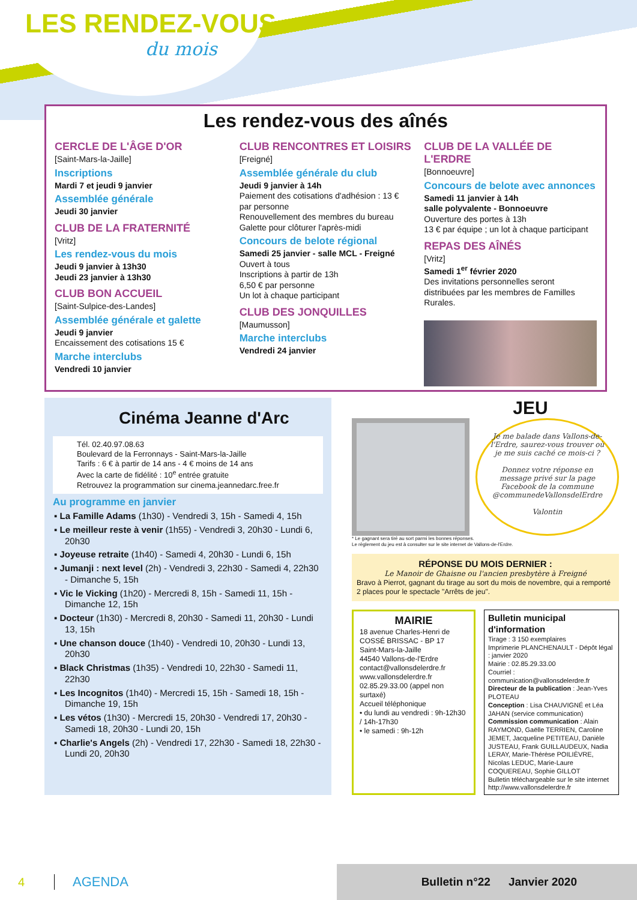LES RENDEZ-VOUS
du mois
Les rendez-vous des aînés
CERCLE DE L'ÂGE D'OR
[Saint-Mars-la-Jaille]
Inscriptions
Mardi 7 et jeudi 9 janvier
Assemblée générale
Jeudi 30 janvier
CLUB DE LA FRATERNITÉ
[Vritz]
Les rendez-vous du mois
Jeudi 9 janvier à 13h30
Jeudi 23 janvier à 13h30
CLUB BON ACCUEIL
[Saint-Sulpice-des-Landes]
Assemblée générale et galette
Jeudi 9 janvier
Encaissement des cotisations 15 €
Marche interclubs
Vendredi 10 janvier
CLUB RENCONTRES ET LOISIRS
[Freigné]
Assemblée générale du club
Jeudi 9 janvier à 14h
Paiement des cotisations d'adhésion : 13 € par personne
Renouvellement des membres du bureau
Galette pour clôturer l'après-midi
Concours de belote régional
Samedi 25 janvier - salle MCL - Freigné
Ouvert à tous
Inscriptions à partir de 13h
6,50 € par personne
Un lot à chaque participant
CLUB DES JONQUILLES
[Maumusson]
Marche interclubs
Vendredi 24 janvier
CLUB DE LA VALLÉE DE L'ERDRE
[Bonnoeuvre]
Concours de belote avec annonces
Samedi 11 janvier à 14h
salle polyvalente - Bonnoeuvre
Ouverture des portes à 13h
13 € par équipe ; un lot à chaque participant
REPAS DES AÎNÉS
[Vritz]
Samedi 1<sup>er</sup> février 2020
Des invitations personnelles seront distribuées par les membres de Familles Rurales.
Cinéma Jeanne d'Arc
Tél. 02.40.97.08.63
Boulevard de la Ferronnays - Saint-Mars-la-Jaille
Tarifs : 6 € à partir de 14 ans - 4 € moins de 14 ans
Avec la carte de fidélité : 10<sup>e</sup> entrée gratuite
Retrouvez la programmation sur cinema.jeannedarc.free.fr
Au programme en janvier
▪ La Famille Adams (1h30) - Vendredi 3, 15h - Samedi 4, 15h
▪ Le meilleur reste à venir (1h55) - Vendredi 3, 20h30 - Lundi 6, 20h30
▪ Joyeuse retraite (1h40) - Samedi 4, 20h30 - Lundi 6, 15h
▪ Jumanji : next level (2h) - Vendredi 3, 22h30 - Samedi 4, 22h30 - Dimanche 5, 15h
▪ Vic le Vicking (1h20) - Mercredi 8, 15h - Samedi 11, 15h - Dimanche 12, 15h
▪ Docteur (1h30) - Mercredi 8, 20h30 - Samedi 11, 20h30 - Lundi 13, 15h
▪ Une chanson douce (1h40) - Vendredi 10, 20h30 - Lundi 13, 20h30
▪ Black Christmas (1h35) - Vendredi 10, 22h30 - Samedi 11, 22h30
▪ Les Incognitos (1h40) - Mercredi 15, 15h - Samedi 18, 15h - Dimanche 19, 15h
▪ Les vétos (1h30) - Mercredi 15, 20h30 - Vendredi 17, 20h30 - Samedi 18, 20h30 - Lundi 20, 15h
▪ Charlie's Angels (2h) - Vendredi 17, 22h30 - Samedi 18, 22h30 - Lundi 20, 20h30
JEU
Je me balade dans Vallons-de-l'Erdre, saurez-vous trouver où je me suis caché ce mois-ci ?
Donnez votre réponse en message privé sur la page Facebook de la commune @communedeVallonsdelErdre
Valontin
* Le gagnant sera tiré au sort parmi les bonnes réponses.
Le règlement du jeu est à consulter sur le site internet de Vallons-de-l'Erdre.
RÉPONSE DU MOIS DERNIER :
Le Manoir de Ghaisne ou l'ancien presbytère à Freigné
Bravo à Pierrot, gagnant du tirage au sort du mois de novembre, qui a remporté 2 places pour le spectacle "Arrêts de jeu".
MAIRIE
18 avenue Charles-Henri de COSSÉ BRISSAC - BP 17
Saint-Mars-la-Jaille
44540 Vallons-de-l'Erdre
contact@vallonsdelerdre.fr
www.vallonsdelerdre.fr
02.85.29.33.00 (appel non surtaxé)
Accueil téléphonique
• du lundi au vendredi : 9h-12h30 / 14h-17h30
• le samedi : 9h-12h
Bulletin municipal d'information
Tirage : 3 150 exemplaires
Imprimerie PLANCHENAULT - Dépôt légal : janvier 2020
Mairie : 02.85.29.33.00
Courriel : communication@vallonsdelerdre.fr
Directeur de la publication : Jean-Yves PLOTEAU
Conception : Lisa CHAUVIGNÉ et Léa JAHAN (service communication)
Commission communication : Alain RAYMOND, Gaëlle TERRIEN, Caroline JEMET, Jacqueline PETITEAU, Danièle JUSTEAU, Frank GUILLAUDEUX, Nadia LERAY, Marie-Thérèse POILIÈVRE, Nicolas LEDUC, Marie-Laure COQUEREAU, Sophie GILLOT
Bulletin téléchargeable sur le site internet http://www.vallonsdelerdre.fr
4 AGENDA
Bulletin n°22 Janvier 2020